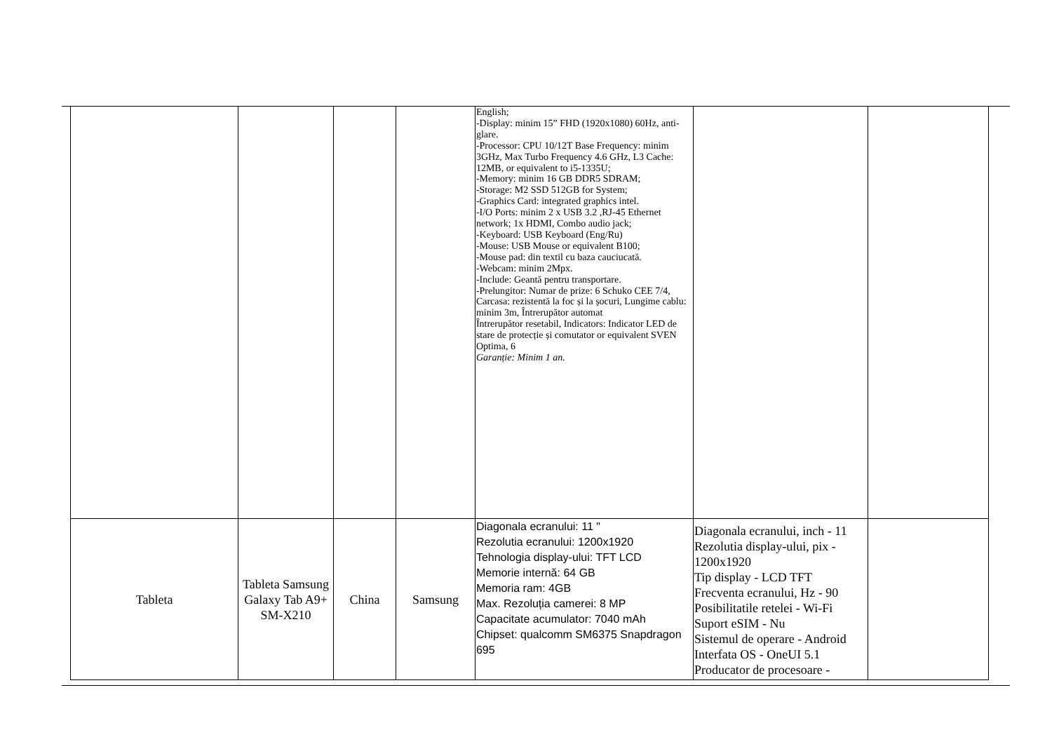| | | | | English; -Display: minim 15” FHD (1920x1080) 60Hz, anti-glare. -Processor: CPU 10/12T Base Frequency: minim 3GHz, Max Turbo Frequency 4.6 GHz, L3 Cache: 12MB, or equivalent to i5-1335U; -Memory: minim 16 GB DDR5 SDRAM; -Storage: M2 SSD 512GB for System; -Graphics Card: integrated graphics intel. -I/O Ports: minim 2 x USB 3.2 ,RJ-45 Ethernet network; 1x HDMI, Combo audio jack; -Keyboard: USB Keyboard (Eng/Ru) -Mouse: USB Mouse or equivalent B100; -Mouse pad: din textil cu baza cauciucată. -Webcam: minim 2Mpx. -Include: Geantă pentru transportare. -Prelungitor: Numar de prize: 6 Schuko CEE 7/4, Carcasa: rezistentă la foc și la șocuri, Lungime cablu: minim 3m, Întrerupător automat Întrerupător resetabil, Indicators: Indicator LED de stare de protecție și comutator or equivalent SVEN Optima, 6 Garanție: Minim 1 an. | | |
| Tableta | Tableta Samsung Galaxy Tab A9+ SM-X210 | China | Samsung | Diagonala ecranului: 11 " Rezolutia ecranului: 1200x1920 Tehnologia display-ului: TFT LCD Memorie internă: 64 GB Memoria ram: 4GB Max. Rezoluția camerei: 8 MP Capacitate acumulator: 7040 mAh Chipset: qualcomm SM6375 Snapdragon 695 | Diagonala ecranului, inch - 11 Rezolutia display-ului, pix - 1200x1920 Tip display - LCD TFT Frecventa ecranului, Hz - 90 Posibilitatile retelei - Wi-Fi Suport eSIM - Nu Sistemul de operare - Android Interfata OS - OneUI 5.1 Producator de procesoare - | |